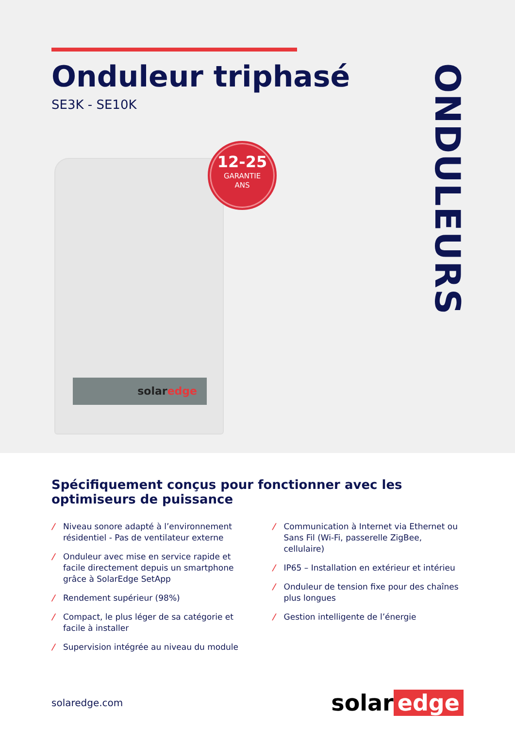Onduleur triphasé
SE3K - SE10K
solaredge
12-25
GARANTIE
ANS
ONDULEURS
Spécifiquement conçus pour fonctionner avec les optimiseurs de puissance
/ Niveau sonore adapté à l’environnement résidentiel - Pas de ventilateur externe
/ Onduleur avec mise en service rapide et facile directement depuis un smartphone grâce à SolarEdge SetApp
/ Rendement supérieur (98%)
/ Compact, le plus léger de sa catégorie et facile à installer
/ Supervision intégrée au niveau du module
/ Communication à Internet via Ethernet ou Sans Fil (Wi-Fi, passerelle ZigBee, cellulaire)
/ IP65 – Installation en extérieur et intérieu
/ Onduleur de tension fixe pour des chaînes plus longues
/ Gestion intelligente de l’énergie
solaredge.com
solar edge